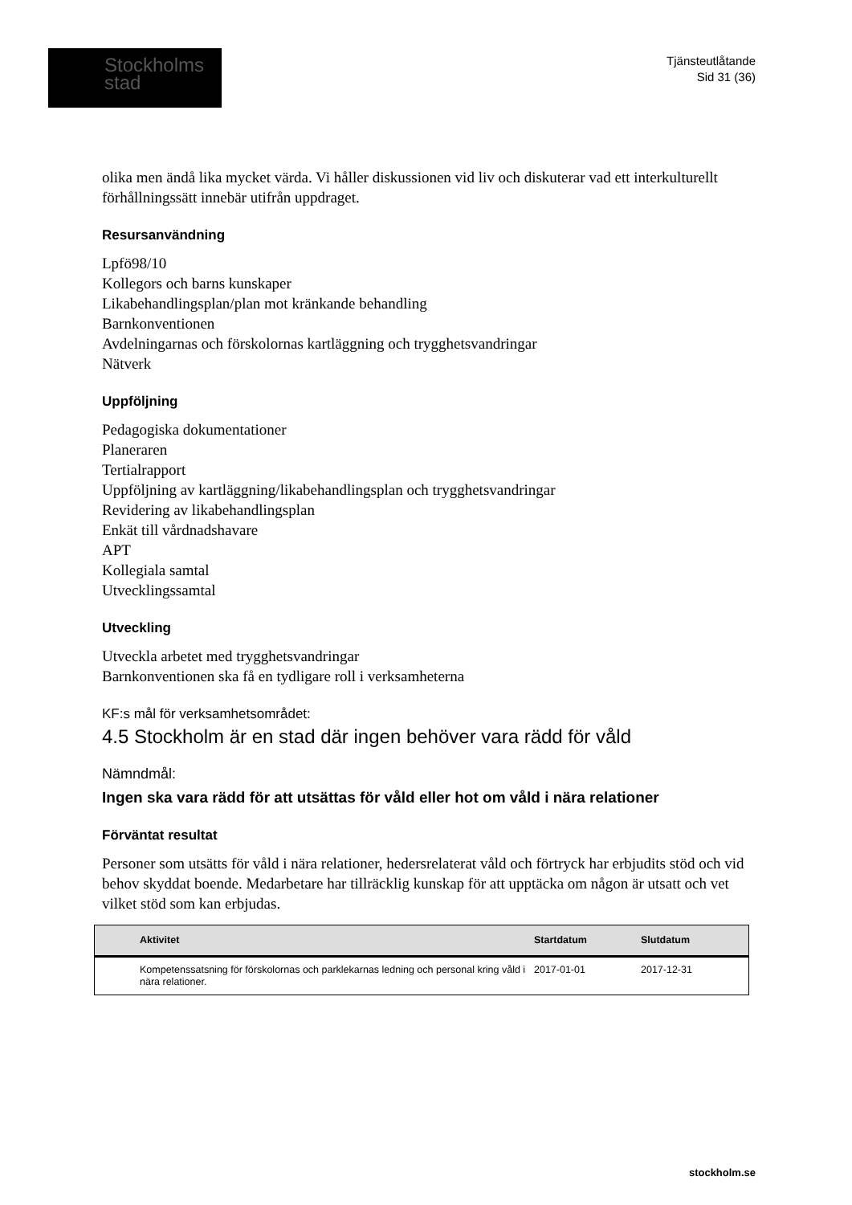Stockholms
stad
Tjänsteutlåtande
Sid 31 (36)
olika men ändå lika mycket värda. Vi håller diskussionen vid liv och diskuterar vad ett interkulturellt förhållningssätt innebär utifrån uppdraget.
Resursanvändning
Lpfö98/10
Kollegors och barns kunskaper
Likabehandlingsplan/plan mot kränkande behandling
Barnkonventionen
Avdelningarnas och förskolornas kartläggning och trygghetsvandringar
Nätverk
Uppföljning
Pedagogiska dokumentationer
Planeraren
Tertialrapport
Uppföljning av kartläggning/likabehandlingsplan och trygghetsvandringar
Revidering av likabehandlingsplan
Enkät till vårdnadshavare
APT
Kollegiala samtal
Utvecklingssamtal
Utveckling
Utveckla arbetet med trygghetsvandringar
Barnkonventionen ska få en tydligare roll i verksamheterna
KF:s mål för verksamhetsområdet:
4.5 Stockholm är en stad där ingen behöver vara rädd för våld
Nämndmål:
Ingen ska vara rädd för att utsättas för våld eller hot om våld i nära relationer
Förväntat resultat
Personer som utsätts för våld i nära relationer, hedersrelaterat våld och förtryck har erbjudits stöd och vid behov skyddat boende. Medarbetare har tillräcklig kunskap för att upptäcka om någon är utsatt och vet vilket stöd som kan erbjudas.
| | Aktivitet | Startdatum | Slutdatum |
| --- | --- | --- | --- |
| | Kompetenssatsning för förskolornas och parklekarnas ledning och personal kring våld i nära relationer. | 2017-01-01 | 2017-12-31 |
stockholm.se